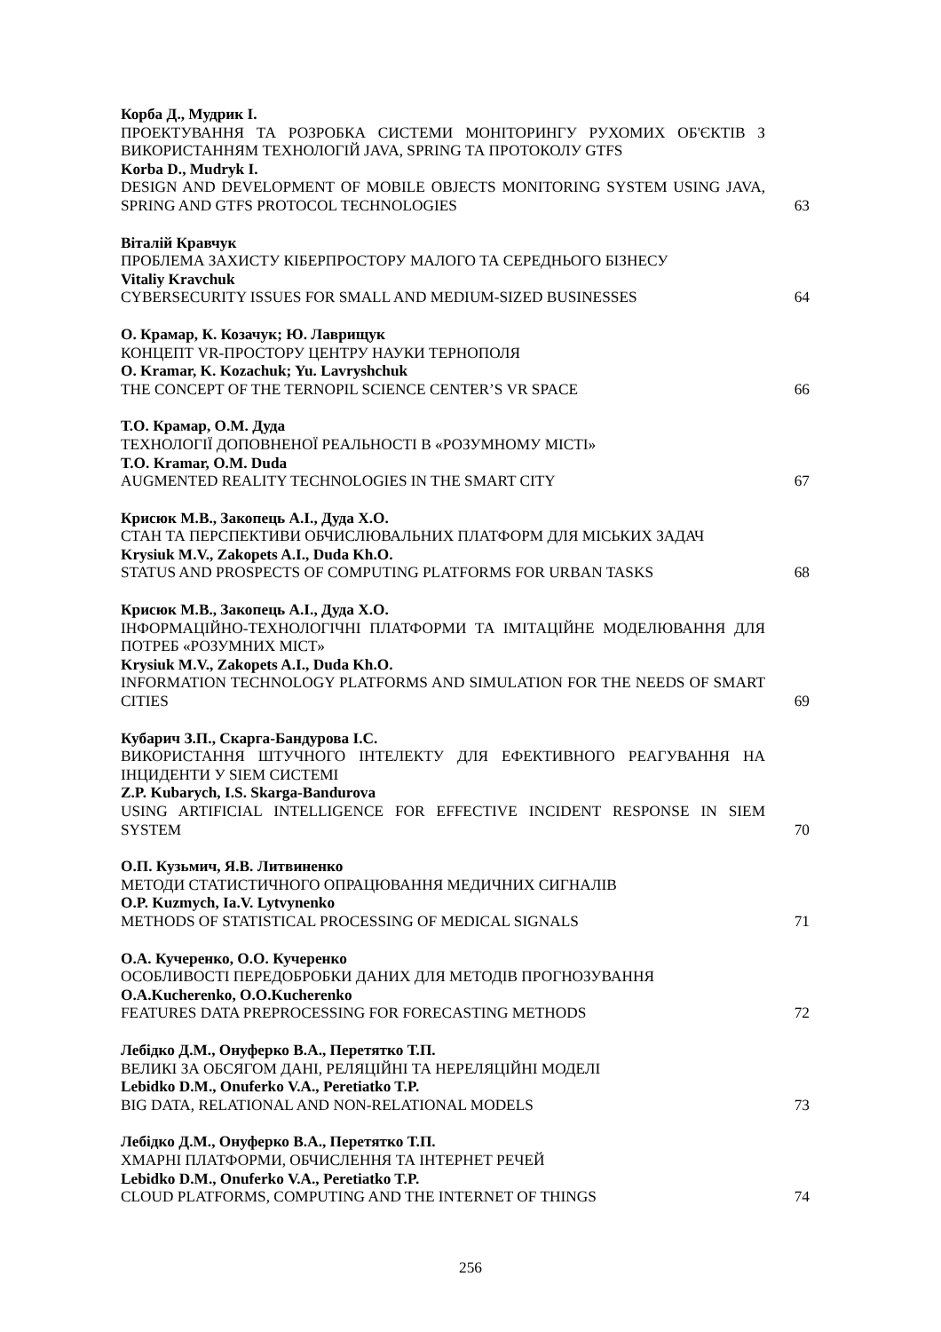Корба Д., Мудрик І.
ПРОЕКТУВАННЯ ТА РОЗРОБКА СИСТЕМИ МОНІТОРИНГУ РУХОМИХ ОБ'ЄКТІВ З ВИКОРИСТАННЯМ ТЕХНОЛОГІЙ JAVA, SPRING ТА ПРОТОКОЛУ GTFS
Korba D., Mudryk I.
DESIGN AND DEVELOPMENT OF MOBILE OBJECTS MONITORING SYSTEM USING JAVA, SPRING AND GTFS PROTOCOL TECHNOLOGIES
63
Віталій Кравчук
ПРОБЛЕМА ЗАХИСТУ КІБЕРПРОСТОРУ МАЛОГО ТА СЕРЕДНЬОГО БІЗНЕСУ
Vitaliy Kravchuk
CYBERSECURITY ISSUES FOR SMALL AND MEDIUM-SIZED BUSINESSES
64
О. Крамар, К. Козачук; Ю. Лаврищук
КОНЦЕПТ VR-ПРОСТОРУ ЦЕНТРУ НАУКИ ТЕРНОПОЛЯ
O. Kramar, K. Kozachuk; Yu. Lavryshchuk
THE CONCEPT OF THE TERNOPIL SCIENCE CENTER’S VR SPACE
66
Т.О. Крамар, О.М. Дуда
ТЕХНОЛОГІЇ ДОПОВНЕНОЇ РЕАЛЬНОСТІ В «РОЗУМНОМУ МІСТІ»
T.O. Kramar, O.M. Duda
AUGMENTED REALITY TECHNOLOGIES IN THE SMART CITY
67
Крисюк М.В., Закопець А.І., Дуда Х.О.
СТАН ТА ПЕРСПЕКТИВИ ОБЧИСЛЮВАЛЬНИХ ПЛАТФОРМ ДЛЯ МІСЬКИХ ЗАДАЧ
Krysiuk M.V., Zakopets A.I., Duda Kh.O.
STATUS AND PROSPECTS OF COMPUTING PLATFORMS FOR URBAN TASKS
68
Крисюк М.В., Закопець А.І., Дуда Х.О.
ІНФОРМАЦІЙНО-ТЕХНОЛОГІЧНІ ПЛАТФОРМИ ТА ІМІТАЦІЙНЕ МОДЕЛЮВАННЯ ДЛЯ ПОТРЕБ «РОЗУМНИХ МІСТ»
Krysiuk M.V., Zakopets A.I., Duda Kh.O.
INFORMATION TECHNOLOGY PLATFORMS AND SIMULATION FOR THE NEEDS OF SMART CITIES
69
Кубарич З.П., Скарга-Бандурова І.С.
ВИКОРИСТАННЯ ШТУЧНОГО ІНТЕЛЕКТУ ДЛЯ ЕФЕКТИВНОГО РЕАГУВАННЯ НА ІНЦИДЕНТИ У SIEM СИСТЕМІ
Z.P. Kubarych, I.S. Skarga-Bandurova
USING ARTIFICIAL INTELLIGENCE FOR EFFECTIVE INCIDENT RESPONSE IN SIEM SYSTEM
70
О.П. Кузьмич, Я.В. Литвиненко
МЕТОДИ СТАТИСТИЧНОГО ОПРАЦЮВАННЯ МЕДИЧНИХ СИГНАЛІВ
O.P. Kuzmych, Ia.V. Lytvynenko
METHODS OF STATISTICAL PROCESSING OF MEDICAL SIGNALS
71
О.А. Кучеренко, О.О. Кучеренко
ОСОБЛИВОСТІ ПЕРЕДОБРОБКИ ДАНИХ ДЛЯ МЕТОДІВ ПРОГНОЗУВАННЯ
O.A.Kucherenko, O.O.Kucherenko
FEATURES DATA PREPROCESSING FOR FORECASTING METHODS
72
Лебідко Д.М., Онуферко В.А., Перетятко Т.П.
ВЕЛИКІ ЗА ОБСЯГОМ ДАНІ, РЕЛЯЦІЙНІ ТА НЕРЕЛЯЦІЙНІ МОДЕЛІ
Lebidko D.M., Onuferko V.A., Peretiatko T.P.
BIG DATA, RELATIONAL AND NON-RELATIONAL MODELS
73
Лебідко Д.М., Онуферко В.А., Перетятко Т.П.
ХМАРНІ ПЛАТФОРМИ, ОБЧИСЛЕННЯ ТА ІНТЕРНЕТ РЕЧЕЙ
Lebidko D.M., Onuferko V.A., Peretiatko T.P.
CLOUD PLATFORMS, COMPUTING AND THE INTERNET OF THINGS
74
256